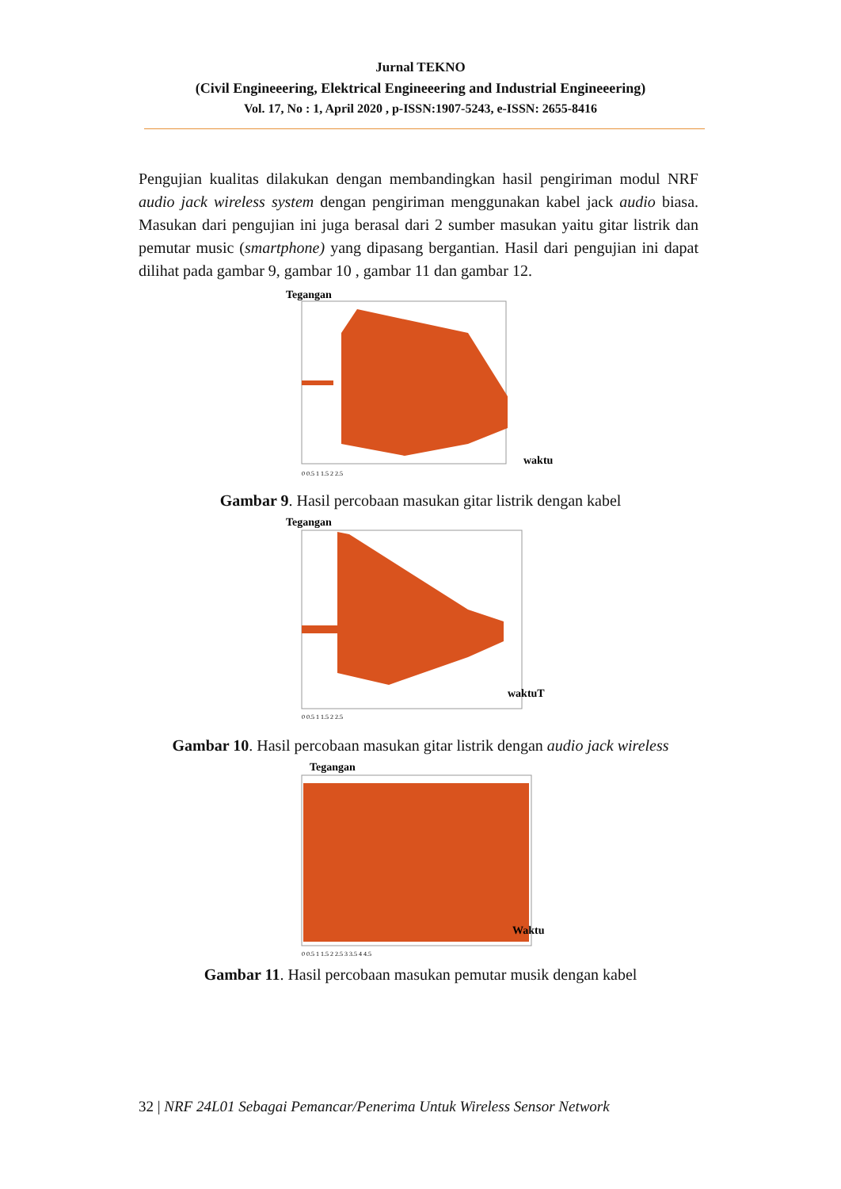Jurnal TEKNO
(Civil Engineeering, Elektrical Engineeering and Industrial Engineeering)
Vol. 17, No : 1, April 2020 , p-ISSN:1907-5243, e-ISSN: 2655-8416
Pengujian kualitas dilakukan dengan membandingkan hasil pengiriman modul NRF audio jack wireless system dengan pengiriman menggunakan kabel jack audio biasa. Masukan dari pengujian ini juga berasal dari 2 sumber masukan yaitu gitar listrik dan pemutar music (smartphone) yang dipasang bergantian. Hasil dari pengujian ini dapat dilihat pada gambar 9, gambar 10 , gambar 11 dan gambar 12.
Tegangan
waktu
0 0.5 1 1.5 2 2.5
Gambar 9. Hasil percobaan masukan gitar listrik dengan kabel
Tegangan
waktuT
0 0.5 1 1.5 2 2.5
Gambar 10. Hasil percobaan masukan gitar listrik dengan audio jack wireless
Tegangan
Waktu
0 0.5 1 1.5 2 2.5 3 3.5 4 4.5
Gambar 11. Hasil percobaan masukan pemutar musik dengan kabel
32 | NRF 24L01 Sebagai Pemancar/Penerima Untuk Wireless Sensor Network